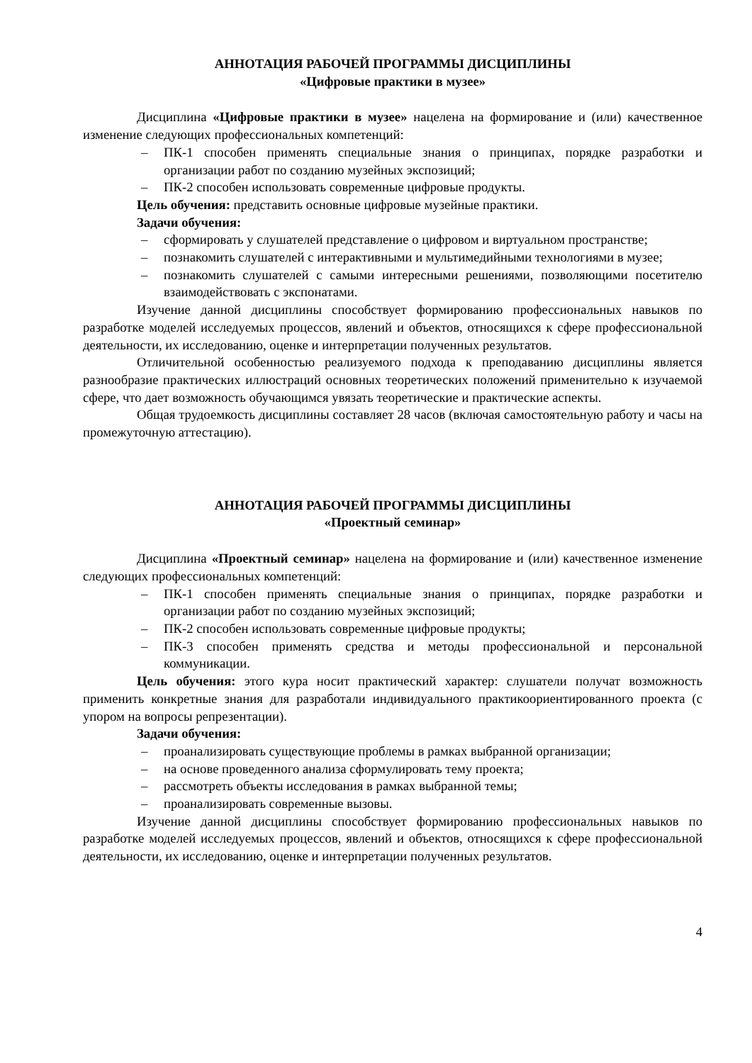АННОТАЦИЯ РАБОЧЕЙ ПРОГРАММЫ ДИСЦИПЛИНЫ
«Цифровые практики в музее»
Дисциплина «Цифровые практики в музее» нацелена на формирование и (или) качественное изменение следующих профессиональных компетенций:
– ПК-1 способен применять специальные знания о принципах, порядке разработки и организации работ по созданию музейных экспозиций;
– ПК-2 способен использовать современные цифровые продукты.
Цель обучения: представить основные цифровые музейные практики.
Задачи обучения:
– сформировать у слушателей представление о цифровом и виртуальном пространстве;
– познакомить слушателей с интерактивными и мультимедийными технологиями в музее;
– познакомить слушателей с самыми интересными решениями, позволяющими посетителю взаимодействовать с экспонатами.
Изучение данной дисциплины способствует формированию профессиональных навыков по разработке моделей исследуемых процессов, явлений и объектов, относящихся к сфере профессиональной деятельности, их исследованию, оценке и интерпретации полученных результатов.
Отличительной особенностью реализуемого подхода к преподаванию дисциплины является разнообразие практических иллюстраций основных теоретических положений применительно к изучаемой сфере, что дает возможность обучающимся увязать теоретические и практические аспекты.
Общая трудоемкость дисциплины составляет 28 часов (включая самостоятельную работу и часы на промежуточную аттестацию).
АННОТАЦИЯ РАБОЧЕЙ ПРОГРАММЫ ДИСЦИПЛИНЫ
«Проектный семинар»
Дисциплина «Проектный семинар» нацелена на формирование и (или) качественное изменение следующих профессиональных компетенций:
– ПК-1 способен применять специальные знания о принципах, порядке разработки и организации работ по созданию музейных экспозиций;
– ПК-2 способен использовать современные цифровые продукты;
– ПК-3 способен применять средства и методы профессиональной и персональной коммуникации.
Цель обучения: этого кура носит практический характер: слушатели получат возможность применить конкретные знания для разработали индивидуального практикоориентированного проекта (с упором на вопросы репрезентации).
Задачи обучения:
– проанализировать существующие проблемы в рамках выбранной организации;
– на основе проведенного анализа сформулировать тему проекта;
– рассмотреть объекты исследования в рамках выбранной темы;
– проанализировать современные вызовы.
Изучение данной дисциплины способствует формированию профессиональных навыков по разработке моделей исследуемых процессов, явлений и объектов, относящихся к сфере профессиональной деятельности, их исследованию, оценке и интерпретации полученных результатов.
4